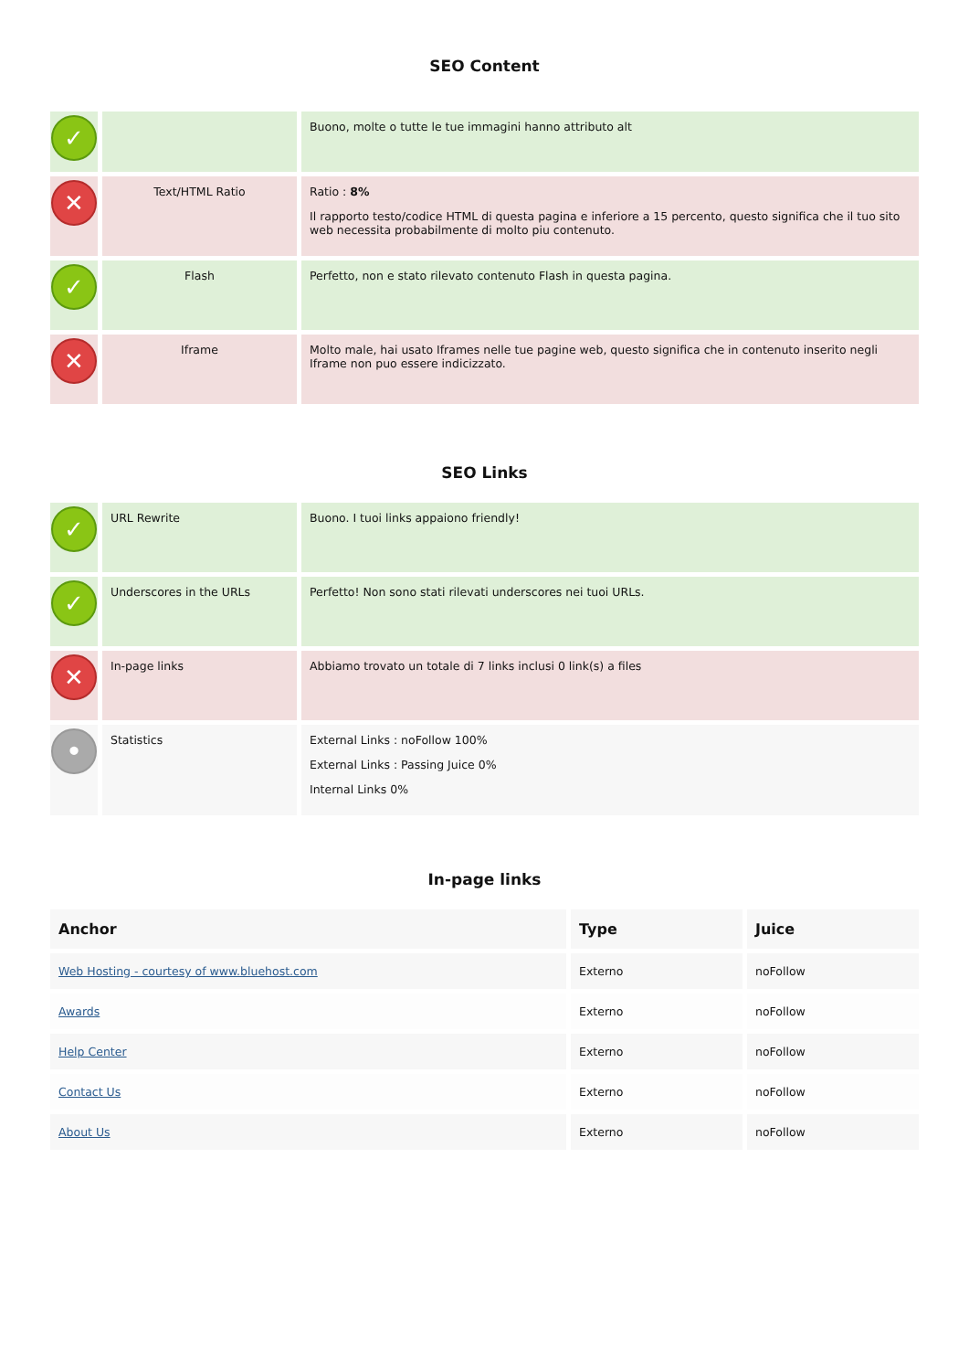SEO Content
| ✓ | | Buono, molte o tutte le tue immagini hanno attributo alt |
| ✕ | Text/HTML Ratio | Ratio : 8% Il rapporto testo/codice HTML di questa pagina e inferiore a 15 percento, questo significa che il tuo sito web necessita probabilmente di molto piu contenuto. |
| ✓ | Flash | Perfetto, non e stato rilevato contenuto Flash in questa pagina. |
| ✕ | Iframe | Molto male, hai usato Iframes nelle tue pagine web, questo significa che in contenuto inserito negli Iframe non puo essere indicizzato. |
SEO Links
| ✓ | URL Rewrite | Buono. I tuoi links appaiono friendly! |
| ✓ | Underscores in the URLs | Perfetto! Non sono stati rilevati underscores nei tuoi URLs. |
| ✕ | In-page links | Abbiamo trovato un totale di 7 links inclusi 0 link(s) a files |
| • | Statistics | External Links : noFollow 100% External Links : Passing Juice 0% Internal Links 0% |
In-page links
| Anchor | Type | Juice |
| --- | --- | --- |
| Web Hosting - courtesy of www.bluehost.com | Externo | noFollow |
| Awards | Externo | noFollow |
| Help Center | Externo | noFollow |
| Contact Us | Externo | noFollow |
| About Us | Externo | noFollow |